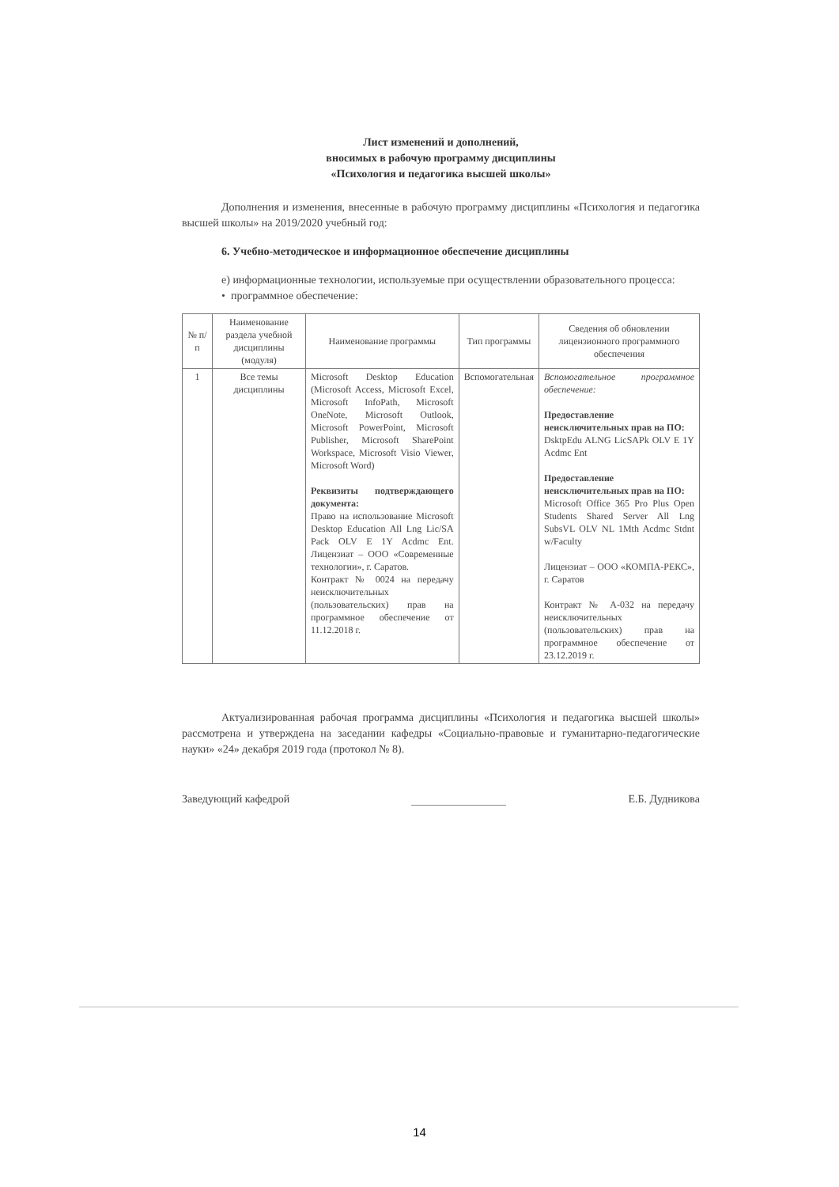Лист изменений и дополнений,
вносимых в рабочую программу дисциплины
«Психология и педагогика высшей школы»
Дополнения и изменения, внесенные в рабочую программу дисциплины «Психология и педагогика высшей школы» на 2019/2020 учебный год:
6. Учебно-методическое и информационное обеспечение дисциплины
е) информационные технологии, используемые при осуществлении образовательного процесса:
• программное обеспечение:
| № п/п | Наименование раздела учебной дисциплины (модуля) | Наименование программы | Тип программы | Сведения об обновлении лицензионного программного обеспечения |
| --- | --- | --- | --- | --- |
| 1 | Все темы дисциплины | Microsoft Desktop Education (Microsoft Access, Microsoft Excel, Microsoft InfoPath, Microsoft OneNote, Microsoft Outlook, Microsoft PowerPoint, Microsoft Publisher, Microsoft SharePoint Workspace, Microsoft Visio Viewer, Microsoft Word) Реквизиты подтверждающего документа: Право на использование Microsoft Desktop Education All Lng Lic/SA Pack OLV E 1Y Acdmc Ent. Лицензиат – ООО «Современные технологии», г. Саратов. Контракт № 0024 на передачу неисключительных (пользовательских) прав на программное обеспечение от 11.12.2018 г. | Вспомогательная | Вспомогательное программное обеспечение: Предоставление неисключительных прав на ПО: DsktpEdu ALNG LicSAPk OLV E 1Y Acdmc Ent Предоставление неисключительных прав на ПО: Microsoft Office 365 Pro Plus Open Students Shared Server All Lng SubsVL OLV NL 1Mth Acdmc Stdnt w/Faculty Лицензиат – ООО «КОМПА-РЕКС», г. Саратов Контракт № А-032 на передачу неисключительных (пользовательских) прав на программное обеспечение от 23.12.2019 г. |
Актуализированная рабочая программа дисциплины «Психология и педагогика высшей школы» рассмотрена и утверждена на заседании кафедры «Социально-правовые и гуманитарно-педагогические науки» «24» декабря 2019 года (протокол № 8).
Заведующий кафедрой Е.Б. Дудникова
14